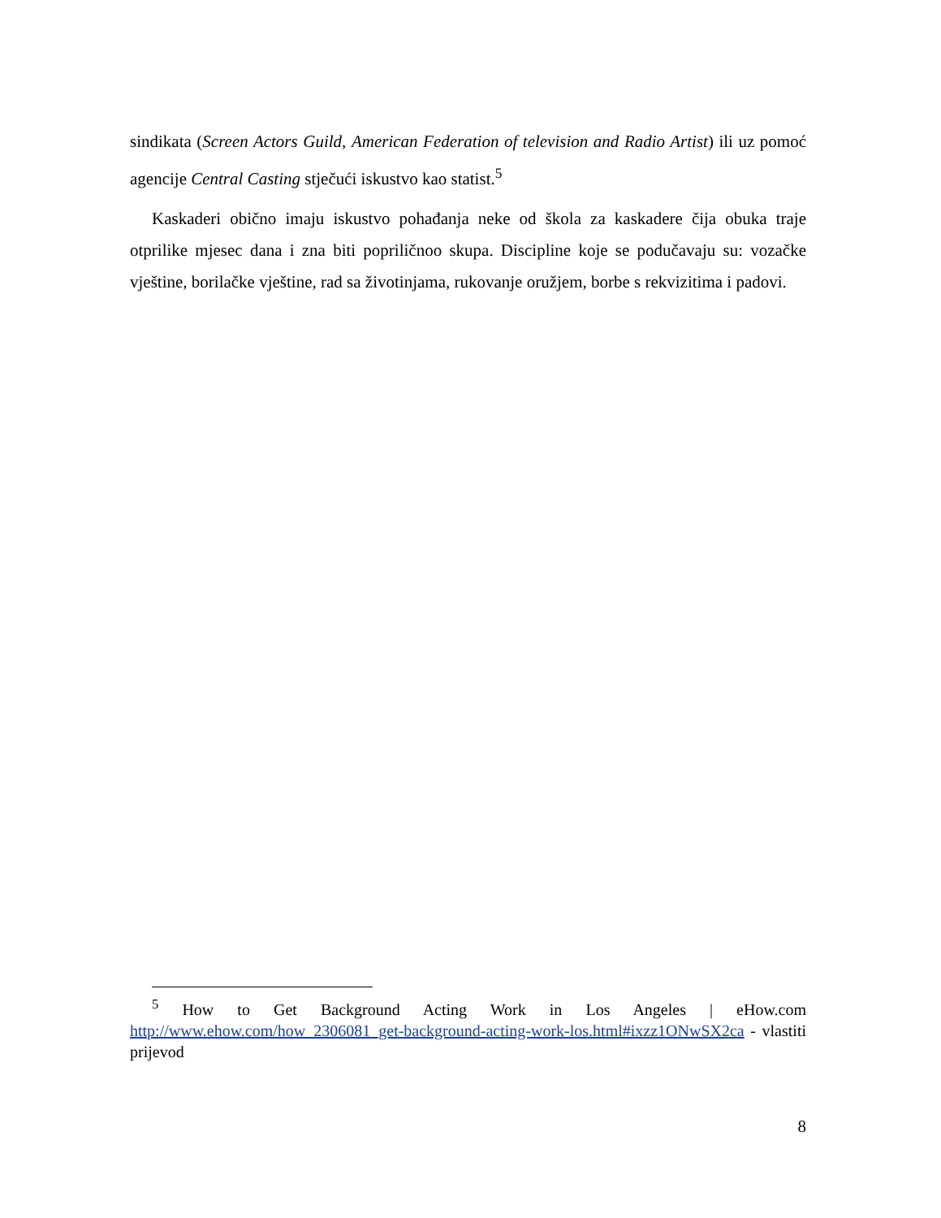sindikata (Screen Actors Guild, American Federation of television and Radio Artist) ili uz pomoć agencije Central Casting stječući iskustvo kao statist.<sup>5</sup>
Kaskaderi obično imaju iskustvo pohađanja neke od škola za kaskadere čija obuka traje otprilike mjesec dana i zna biti popriličnoo skupa. Discipline koje se podučavaju su: vozačke vještine, borilačke vještine, rad sa životinjama, rukovanje oružjem, borbe s rekvizitima i padovi.
<sup>5</sup> How to Get Background Acting Work in Los Angeles | eHow.com http://www.ehow.com/how_2306081_get-background-acting-work-los.html#ixzz1ONwSX2ca - vlastiti prijevod
8